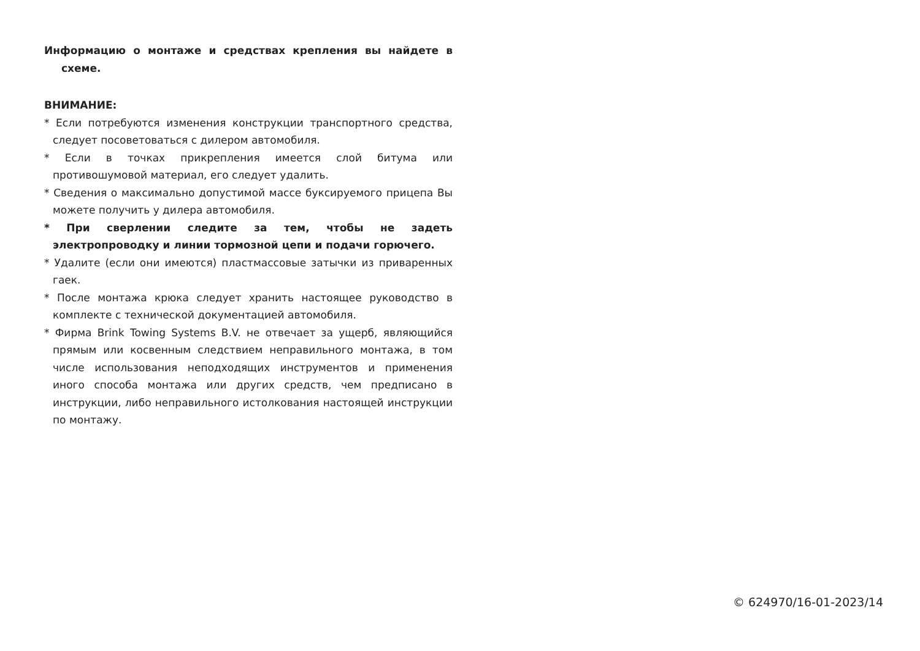Информацию о монтаже и средствах крепления вы найдете в схеме.
ВНИМАНИЕ:
* Если потребуются изменения конструкции транспортного средства, следует посоветоваться с дилером автомобиля.
* Если в точках прикрепления имеется слой битума или противошумовой материал, его следует удалить.
* Сведения о максимально допустимой массе буксируемого прицепа Вы можете получить у дилера автомобиля.
* При сверлении следите за тем, чтобы не задеть электропроводку и линии тормозной цепи и подачи горючего.
* Удалите (если они имеются) пластмассовые затычки из приваренных гаек.
* После монтажа крюка следует хранить настоящее руководство в комплекте с технической документацией автомобиля.
* Фирма Brink Towing Systems B.V. не отвечает за ущерб, являющийся прямым или косвенным следствием неправильного монтажа, в том числе использования неподходящих инструментов и применения иного способа монтажа или других средств, чем предписано в инструкции, либо неправильного истолкования настоящей инструкции по монтажу.
© 624970/16-01-2023/14